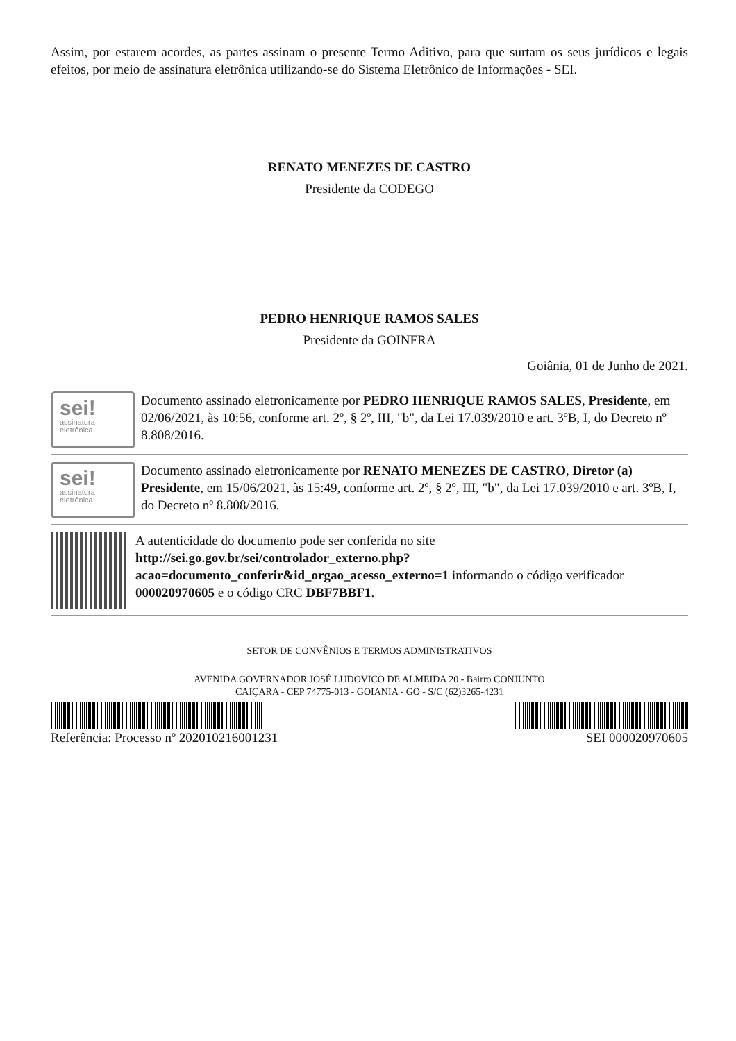Assim, por estarem acordes, as partes assinam o presente Termo Aditivo, para que surtam os seus jurídicos e legais efeitos, por meio de assinatura eletrônica utilizando-se do Sistema Eletrônico de Informações - SEI.
RENATO MENEZES DE CASTRO
Presidente da CODEGO
PEDRO HENRIQUE RAMOS SALES
Presidente da GOINFRA
Goiânia, 01 de Junho de 2021.
sei!
assinatura
eletrônica
Documento assinado eletronicamente por PEDRO HENRIQUE RAMOS SALES, Presidente, em 02/06/2021, às 10:56, conforme art. 2º, § 2º, III, "b", da Lei 17.039/2010 e art. 3ºB, I, do Decreto nº 8.808/2016.
sei!
assinatura
eletrônica
Documento assinado eletronicamente por RENATO MENEZES DE CASTRO, Diretor (a) Presidente, em 15/06/2021, às 15:49, conforme art. 2º, § 2º, III, "b", da Lei 17.039/2010 e art. 3ºB, I, do Decreto nº 8.808/2016.
A autenticidade do documento pode ser conferida no site http://sei.go.gov.br/sei/controlador_externo.php?acao=documento_conferir&id_orgao_acesso_externo=1 informando o código verificador 000020970605 e o código CRC DBF7BBF1.
SETOR DE CONVÊNIOS E TERMOS ADMINISTRATIVOS
AVENIDA GOVERNADOR JOSÉ LUDOVICO DE ALMEIDA 20 - Bairro CONJUNTO
CAIÇARA - CEP 74775-013 - GOIANIA - GO - S/C (62)3265-4231
Referência: Processo nº 202010216001231 SEI 000020970605